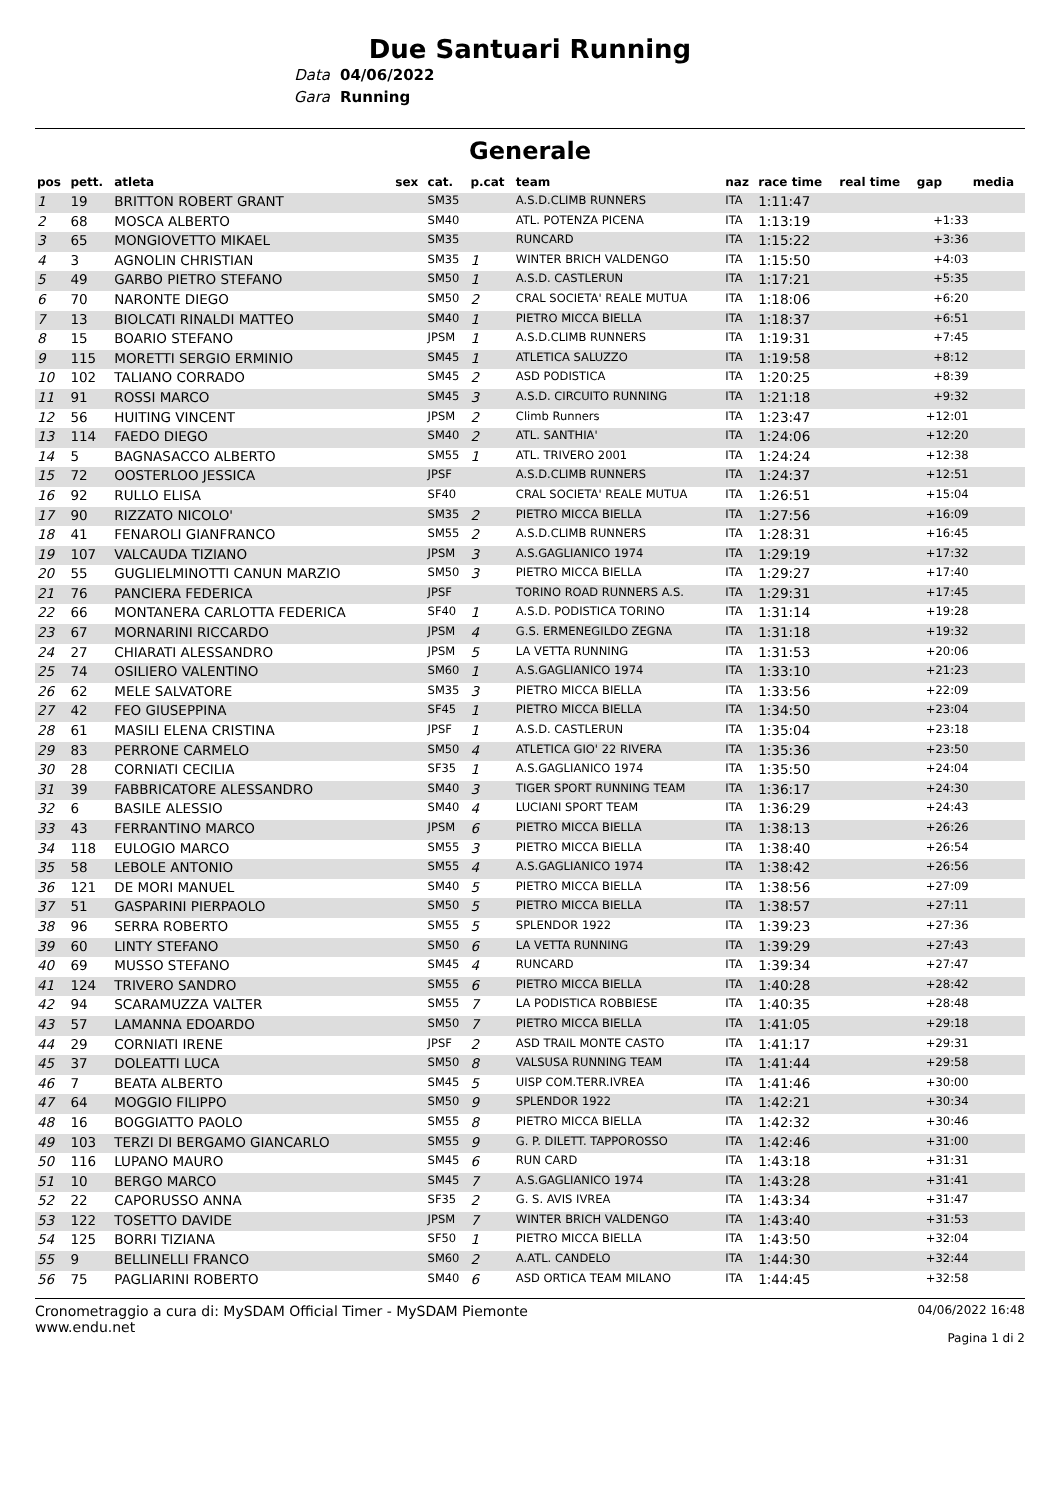Due Santuari Running
Data 04/06/2022
Gara Running
Generale
| pos | pett. | atleta | sex | cat. | p.cat | team | naz | race time | real time | gap | media |
| --- | --- | --- | --- | --- | --- | --- | --- | --- | --- | --- | --- |
| 1 | 19 | BRITTON ROBERT GRANT | | SM35 | | A.S.D.CLIMB RUNNERS | ITA | 1:11:47 | | | |
| 2 | 68 | MOSCA ALBERTO | | SM40 | | ATL. POTENZA PICENA | ITA | 1:13:19 | | +1:33 | |
| 3 | 65 | MONGIOVETTO MIKAEL | | SM35 | | RUNCARD | ITA | 1:15:22 | | +3:36 | |
| 4 | 3 | AGNOLIN CHRISTIAN | | SM35 | 1 | WINTER BRICH VALDENGO | ITA | 1:15:50 | | +4:03 | |
| 5 | 49 | GARBO PIETRO STEFANO | | SM50 | 1 | A.S.D. CASTLERUN | ITA | 1:17:21 | | +5:35 | |
| 6 | 70 | NARONTE DIEGO | | SM50 | 2 | CRAL SOCIETA' REALE MUTUA | ITA | 1:18:06 | | +6:20 | |
| 7 | 13 | BIOLCATI RINALDI MATTEO | | SM40 | 1 | PIETRO MICCA BIELLA | ITA | 1:18:37 | | +6:51 | |
| 8 | 15 | BOARIO STEFANO | | JPSM | 1 | A.S.D.CLIMB RUNNERS | ITA | 1:19:31 | | +7:45 | |
| 9 | 115 | MORETTI SERGIO ERMINIO | | SM45 | 1 | ATLETICA SALUZZO | ITA | 1:19:58 | | +8:12 | |
| 10 | 102 | TALIANO CORRADO | | SM45 | 2 | ASD PODISTICA | ITA | 1:20:25 | | +8:39 | |
| 11 | 91 | ROSSI MARCO | | SM45 | 3 | A.S.D. CIRCUITO RUNNING | ITA | 1:21:18 | | +9:32 | |
| 12 | 56 | HUITING VINCENT | | JPSM | 2 | Climb Runners | ITA | 1:23:47 | | +12:01 | |
| 13 | 114 | FAEDO DIEGO | | SM40 | 2 | ATL. SANTHIA' | ITA | 1:24:06 | | +12:20 | |
| 14 | 5 | BAGNASACCO ALBERTO | | SM55 | 1 | ATL. TRIVERO 2001 | ITA | 1:24:24 | | +12:38 | |
| 15 | 72 | OOSTERLOO JESSICA | | JPSF | | A.S.D.CLIMB RUNNERS | ITA | 1:24:37 | | +12:51 | |
| 16 | 92 | RULLO ELISA | | SF40 | | CRAL SOCIETA' REALE MUTUA | ITA | 1:26:51 | | +15:04 | |
| 17 | 90 | RIZZATO NICOLO' | | SM35 | 2 | PIETRO MICCA BIELLA | ITA | 1:27:56 | | +16:09 | |
| 18 | 41 | FENAROLI GIANFRANCO | | SM55 | 2 | A.S.D.CLIMB RUNNERS | ITA | 1:28:31 | | +16:45 | |
| 19 | 107 | VALCAUDA TIZIANO | | JPSM | 3 | A.S.GAGLIANICO 1974 | ITA | 1:29:19 | | +17:32 | |
| 20 | 55 | GUGLIELMINOTTI CANUN MARZIO | | SM50 | 3 | PIETRO MICCA BIELLA | ITA | 1:29:27 | | +17:40 | |
| 21 | 76 | PANCIERA FEDERICA | | JPSF | | TORINO ROAD RUNNERS A.S. | ITA | 1:29:31 | | +17:45 | |
| 22 | 66 | MONTANERA CARLOTTA FEDERICA | | SF40 | 1 | A.S.D. PODISTICA TORINO | ITA | 1:31:14 | | +19:28 | |
| 23 | 67 | MORNARINI RICCARDO | | JPSM | 4 | G.S. ERMENEGILDO ZEGNA | ITA | 1:31:18 | | +19:32 | |
| 24 | 27 | CHIARATI ALESSANDRO | | JPSM | 5 | LA VETTA RUNNING | ITA | 1:31:53 | | +20:06 | |
| 25 | 74 | OSILIERO VALENTINO | | SM60 | 1 | A.S.GAGLIANICO 1974 | ITA | 1:33:10 | | +21:23 | |
| 26 | 62 | MELE SALVATORE | | SM35 | 3 | PIETRO MICCA BIELLA | ITA | 1:33:56 | | +22:09 | |
| 27 | 42 | FEO GIUSEPPINA | | SF45 | 1 | PIETRO MICCA BIELLA | ITA | 1:34:50 | | +23:04 | |
| 28 | 61 | MASILI ELENA CRISTINA | | JPSF | 1 | A.S.D. CASTLERUN | ITA | 1:35:04 | | +23:18 | |
| 29 | 83 | PERRONE CARMELO | | SM50 | 4 | ATLETICA GIO' 22 RIVERA | ITA | 1:35:36 | | +23:50 | |
| 30 | 28 | CORNIATI CECILIA | | SF35 | 1 | A.S.GAGLIANICO 1974 | ITA | 1:35:50 | | +24:04 | |
| 31 | 39 | FABBRICATORE ALESSANDRO | | SM40 | 3 | TIGER SPORT RUNNING TEAM | ITA | 1:36:17 | | +24:30 | |
| 32 | 6 | BASILE ALESSIO | | SM40 | 4 | LUCIANI SPORT TEAM | ITA | 1:36:29 | | +24:43 | |
| 33 | 43 | FERRANTINO MARCO | | JPSM | 6 | PIETRO MICCA BIELLA | ITA | 1:38:13 | | +26:26 | |
| 34 | 118 | EULOGIO MARCO | | SM55 | 3 | PIETRO MICCA BIELLA | ITA | 1:38:40 | | +26:54 | |
| 35 | 58 | LEBOLE ANTONIO | | SM55 | 4 | A.S.GAGLIANICO 1974 | ITA | 1:38:42 | | +26:56 | |
| 36 | 121 | DE MORI MANUEL | | SM40 | 5 | PIETRO MICCA BIELLA | ITA | 1:38:56 | | +27:09 | |
| 37 | 51 | GASPARINI PIERPAOLO | | SM50 | 5 | PIETRO MICCA BIELLA | ITA | 1:38:57 | | +27:11 | |
| 38 | 96 | SERRA ROBERTO | | SM55 | 5 | SPLENDOR 1922 | ITA | 1:39:23 | | +27:36 | |
| 39 | 60 | LINTY STEFANO | | SM50 | 6 | LA VETTA RUNNING | ITA | 1:39:29 | | +27:43 | |
| 40 | 69 | MUSSO STEFANO | | SM45 | 4 | RUNCARD | ITA | 1:39:34 | | +27:47 | |
| 41 | 124 | TRIVERO SANDRO | | SM55 | 6 | PIETRO MICCA BIELLA | ITA | 1:40:28 | | +28:42 | |
| 42 | 94 | SCARAMUZZA VALTER | | SM55 | 7 | LA PODISTICA ROBBIESE | ITA | 1:40:35 | | +28:48 | |
| 43 | 57 | LAMANNA EDOARDO | | SM50 | 7 | PIETRO MICCA BIELLA | ITA | 1:41:05 | | +29:18 | |
| 44 | 29 | CORNIATI IRENE | | JPSF | 2 | ASD TRAIL MONTE CASTO | ITA | 1:41:17 | | +29:31 | |
| 45 | 37 | DOLEATTI LUCA | | SM50 | 8 | VALSUSA RUNNING TEAM | ITA | 1:41:44 | | +29:58 | |
| 46 | 7 | BEATA ALBERTO | | SM45 | 5 | UISP COM.TERR.IVREA | ITA | 1:41:46 | | +30:00 | |
| 47 | 64 | MOGGIO FILIPPO | | SM50 | 9 | SPLENDOR 1922 | ITA | 1:42:21 | | +30:34 | |
| 48 | 16 | BOGGIATTO PAOLO | | SM55 | 8 | PIETRO MICCA BIELLA | ITA | 1:42:32 | | +30:46 | |
| 49 | 103 | TERZI DI BERGAMO GIANCARLO | | SM55 | 9 | G. P. DILETT. TAPPOROSSO | ITA | 1:42:46 | | +31:00 | |
| 50 | 116 | LUPANO MAURO | | SM45 | 6 | RUN CARD | ITA | 1:43:18 | | +31:31 | |
| 51 | 10 | BERGO MARCO | | SM45 | 7 | A.S.GAGLIANICO 1974 | ITA | 1:43:28 | | +31:41 | |
| 52 | 22 | CAPORUSSO ANNA | | SF35 | 2 | G. S. AVIS IVREA | ITA | 1:43:34 | | +31:47 | |
| 53 | 122 | TOSETTO DAVIDE | | JPSM | 7 | WINTER BRICH VALDENGO | ITA | 1:43:40 | | +31:53 | |
| 54 | 125 | BORRI TIZIANA | | SF50 | 1 | PIETRO MICCA BIELLA | ITA | 1:43:50 | | +32:04 | |
| 55 | 9 | BELLINELLI FRANCO | | SM60 | 2 | A.ATL. CANDELO | ITA | 1:44:30 | | +32:44 | |
| 56 | 75 | PAGLIARINI ROBERTO | | SM40 | 6 | ASD ORTICA TEAM MILANO | ITA | 1:44:45 | | +32:58 | |
Cronometraggio a cura di: MySDAM Official Timer - MySDAM Piemonte
www.endu.net
04/06/2022 16:48
Pagina 1 di 2